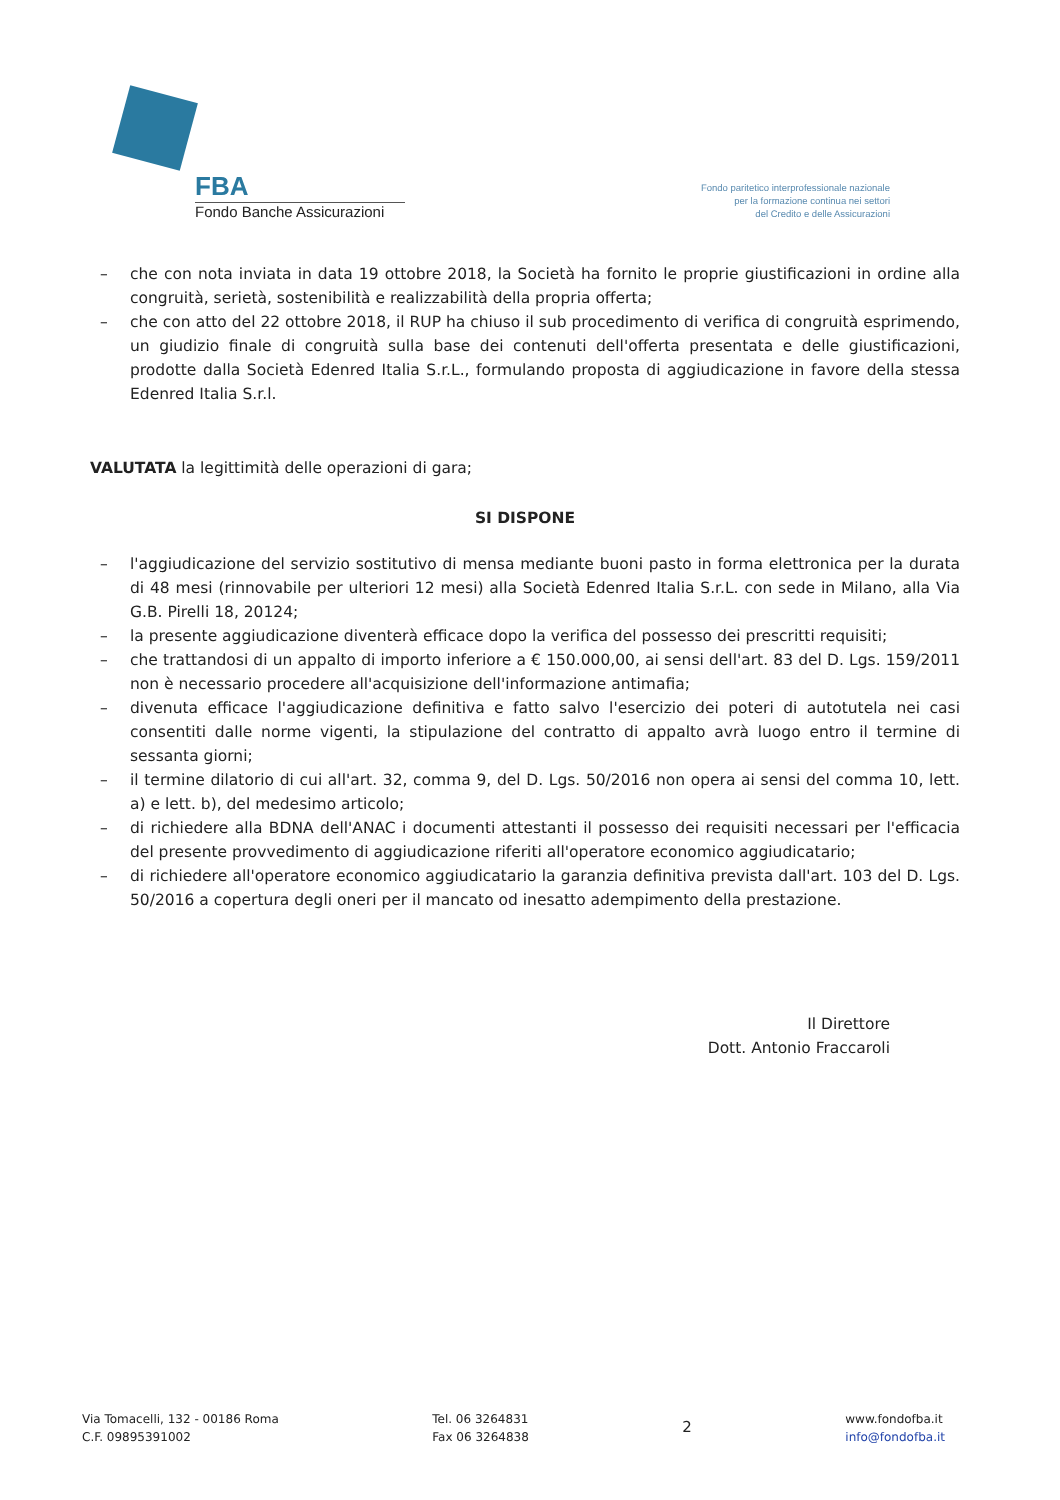FBA
Fondo Banche Assicurazioni
Fondo paritetico interprofessionale nazionale
per la formazione continua nei settori
del Credito e delle Assicurazioni
– che con nota inviata in data 19 ottobre 2018, la Società ha fornito le proprie giustificazioni in ordine alla congruità, serietà, sostenibilità e realizzabilità della propria offerta;
– che con atto del 22 ottobre 2018, il RUP ha chiuso il sub procedimento di verifica di congruità esprimendo, un giudizio finale di congruità sulla base dei contenuti dell'offerta presentata e delle giustificazioni, prodotte dalla Società Edenred Italia S.r.L., formulando proposta di aggiudicazione in favore della stessa Edenred Italia S.r.l.
VALUTATA la legittimità delle operazioni di gara;
SI DISPONE
– l'aggiudicazione del servizio sostitutivo di mensa mediante buoni pasto in forma elettronica per la durata di 48 mesi (rinnovabile per ulteriori 12 mesi) alla Società Edenred Italia S.r.L. con sede in Milano, alla Via G.B. Pirelli 18, 20124;
– la presente aggiudicazione diventerà efficace dopo la verifica del possesso dei prescritti requisiti;
– che trattandosi di un appalto di importo inferiore a € 150.000,00, ai sensi dell'art. 83 del D. Lgs. 159/2011 non è necessario procedere all'acquisizione dell'informazione antimafia;
– divenuta efficace l'aggiudicazione definitiva e fatto salvo l'esercizio dei poteri di autotutela nei casi consentiti dalle norme vigenti, la stipulazione del contratto di appalto avrà luogo entro il termine di sessanta giorni;
– il termine dilatorio di cui all'art. 32, comma 9, del D. Lgs. 50/2016 non opera ai sensi del comma 10, lett. a) e lett. b), del medesimo articolo;
– di richiedere alla BDNA dell'ANAC i documenti attestanti il possesso dei requisiti necessari per l'efficacia del presente provvedimento di aggiudicazione riferiti all'operatore economico aggiudicatario;
– di richiedere all'operatore economico aggiudicatario la garanzia definitiva prevista dall'art. 103 del D. Lgs. 50/2016 a copertura degli oneri per il mancato od inesatto adempimento della prestazione.
Il Direttore
Dott. Antonio Fraccaroli
Via Tomacelli, 132 - 00186 Roma
C.F. 09895391002
Tel. 06 3264831
Fax 06 3264838
2
www.fondofba.it
info@fondofba.it